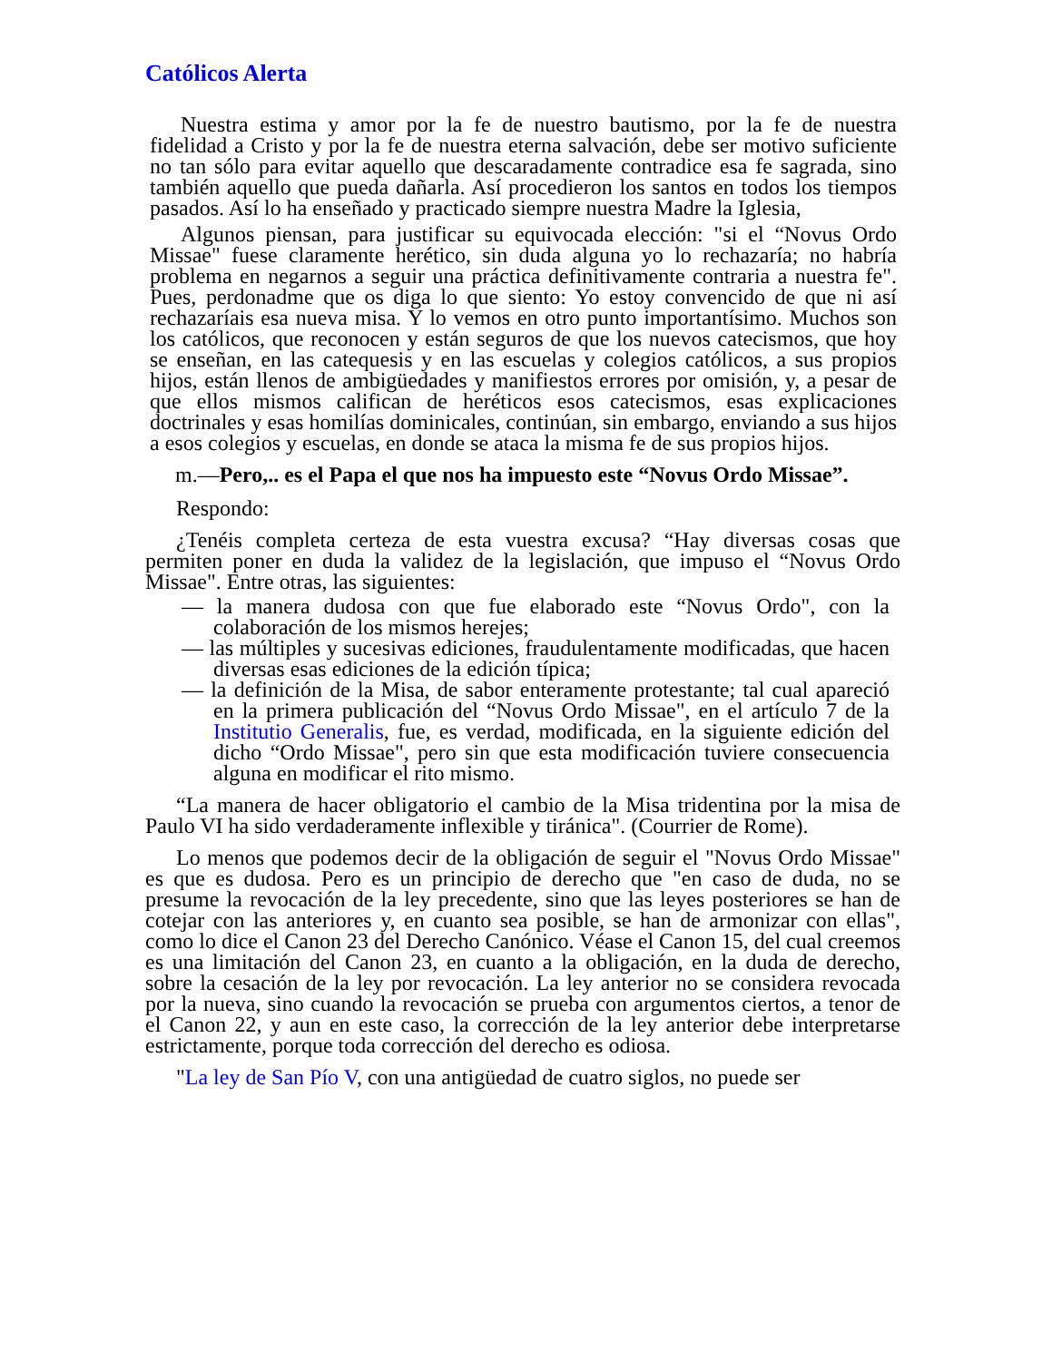Católicos Alerta
Nuestra estima y amor por la fe de nuestro bautismo, por la fe de nuestra fidelidad a Cristo y por la fe de nuestra eterna salvación, debe ser motivo suficiente no tan sólo para evitar aquello que descaradamente contradice esa fe sagrada, sino también aquello que pueda dañarla. Así procedieron los santos en todos los tiempos pasados. Así lo ha enseñado y practicado siempre nuestra Madre la Iglesia,
Algunos piensan, para justificar su equivocada elección: "si el “Novus Ordo Missae" fuese claramente herético, sin duda alguna yo lo rechazaría; no habría problema en negarnos a seguir una práctica definitivamente contraria a nuestra fe". Pues, perdonadme que os diga lo que siento: Yo estoy convencido de que ni así rechazaríais esa nueva misa. Y lo vemos en otro punto importantísimo. Muchos son los católicos, que reconocen y están seguros de que los nuevos catecismos, que hoy se enseñan, en las catequesis y en las escuelas y colegios católicos, a sus propios hijos, están llenos de ambigüedades y manifiestos errores por omisión, y, a pesar de que ellos mismos califican de heréticos esos catecismos, esas explicaciones doctrinales y esas homilías dominicales, continúan, sin embargo, enviando a sus hijos a esos colegios y escuelas, en donde se ataca la misma fe de sus propios hijos.
m.—Pero,.. es el Papa el que nos ha impuesto este “Novus Ordo Missae”.
Respondo:
¿Tenéis completa certeza de esta vuestra excusa? “Hay diversas cosas que permiten poner en duda la validez de la legislación, que impuso el “Novus Ordo Missae". Entre otras, las siguientes:
— la manera dudosa con que fue elaborado este “Novus Ordo", con la colaboración de los mismos herejes;
— las múltiples y sucesivas ediciones, fraudulentamente modificadas, que hacen diversas esas ediciones de la edición típica;
— la definición de la Misa, de sabor enteramente protestante; tal cual apareció en la primera publicación del “Novus Ordo Missae", en el artículo 7 de la Institutio Generalis, fue, es verdad, modificada, en la siguiente edición del dicho “Ordo Missae", pero sin que esta modificación tuviere consecuencia alguna en modificar el rito mismo.
“La manera de hacer obligatorio el cambio de la Misa tridentina por la misa de Paulo VI ha sido verdaderamente inflexible y tiránica". (Courrier de Rome).
Lo menos que podemos decir de la obligación de seguir el "Novus Ordo Missae" es que es dudosa. Pero es un principio de derecho que "en caso de duda, no se presume la revocación de la ley precedente, sino que las leyes posteriores se han de cotejar con las anteriores y, en cuanto sea posible, se han de armonizar con ellas", como lo dice el Canon 23 del Derecho Canónico. Véase el Canon 15, del cual creemos es una limitación del Canon 23, en cuanto a la obligación, en la duda de derecho, sobre la cesación de la ley por revocación. La ley anterior no se considera revocada por la nueva, sino cuando la revocación se prueba con argumentos ciertos, a tenor de el Canon 22, y aun en este caso, la corrección de la ley anterior debe interpretarse estrictamente, porque toda corrección del derecho es odiosa.
"La ley de San Pío V, con una antigüedad de cuatro siglos, no puede ser